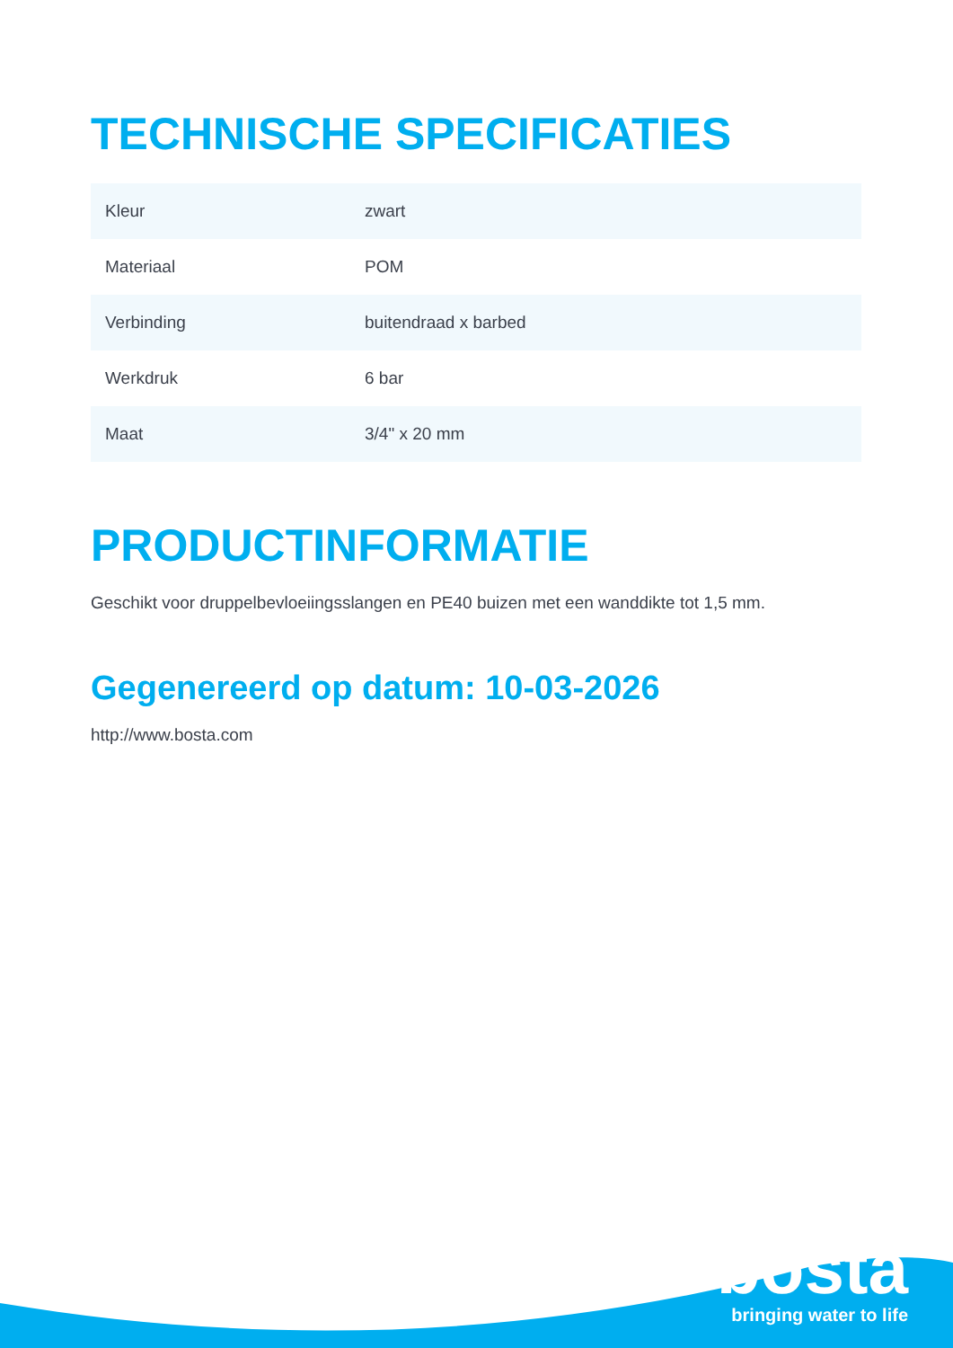TECHNISCHE SPECIFICATIES
| Kleur | zwart |
| Materiaal | POM |
| Verbinding | buitendraad x barbed |
| Werkdruk | 6 bar |
| Maat | 3/4" x 20 mm |
PRODUCTINFORMATIE
Geschikt voor druppelbevloeiingsslangen en PE40 buizen met een wanddikte tot 1,5 mm.
Gegenereerd op datum: 10-03-2026
http://www.bosta.com
bosta
bringing water to life